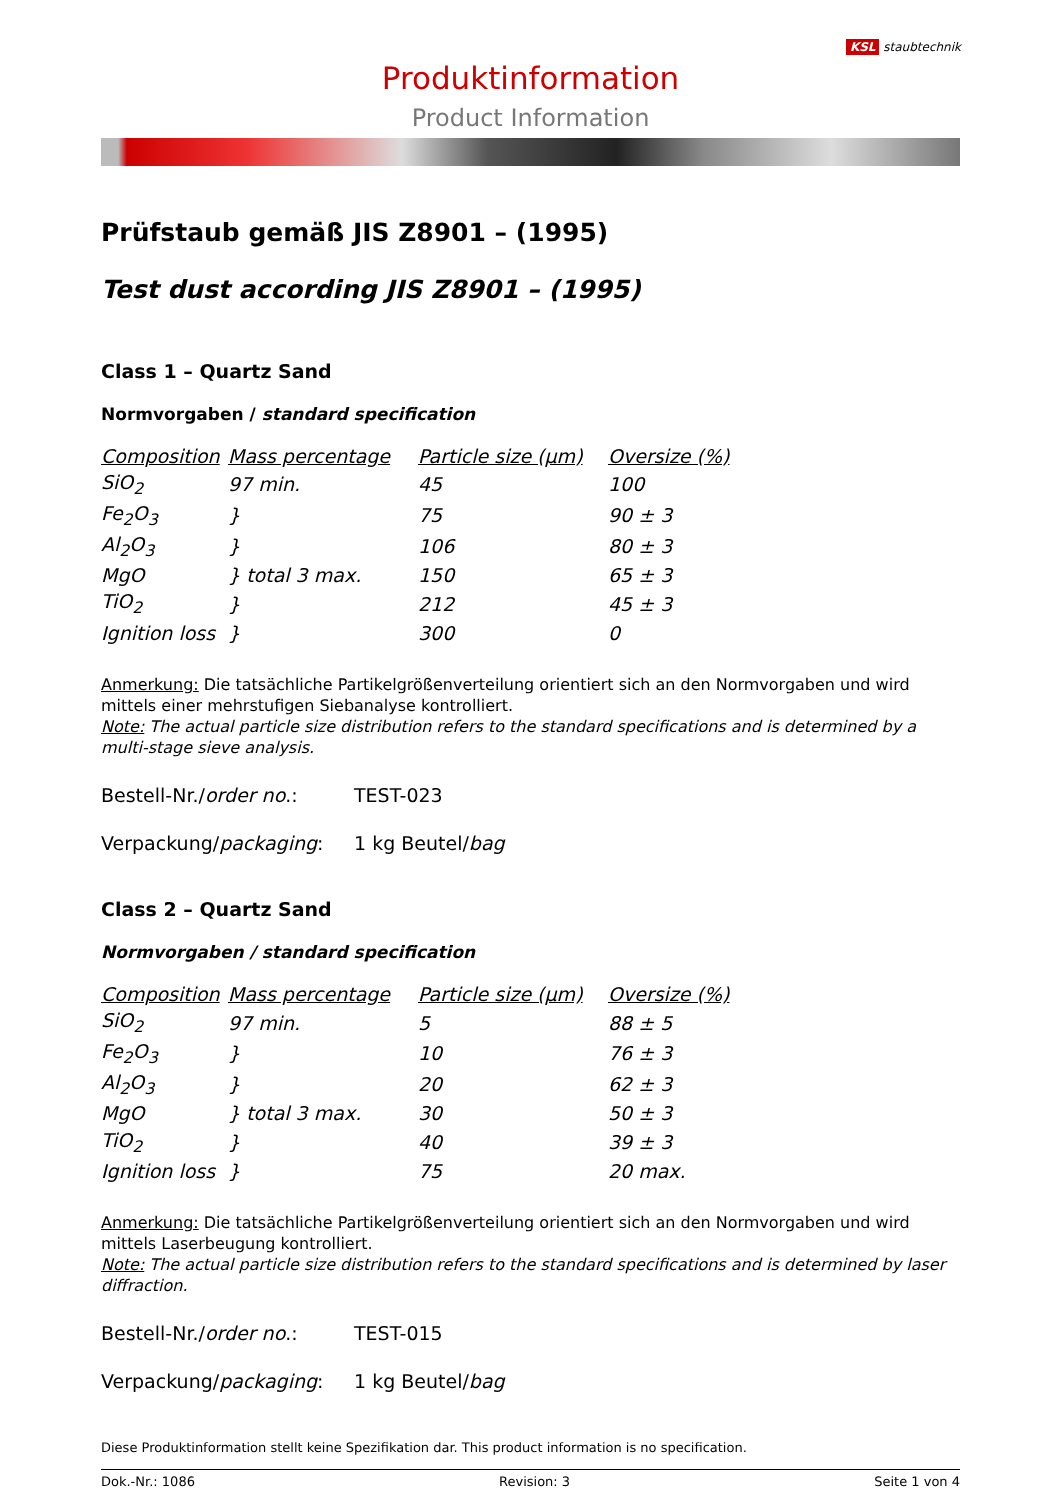Produktinformation
Product Information
KSL staubtechnik
Prüfstaub gemäß JIS Z8901 – (1995)
Test dust according JIS Z8901 – (1995)
Class 1 – Quartz Sand
Normvorgaben / standard specification
| Composition | Mass percentage | Particle size (µm) | Oversize (%) |
| --- | --- | --- | --- |
| SiO<sub>2</sub> | 97 min. | 45 | 100 |
| Fe<sub>2</sub>O<sub>3</sub> | } | 75 | 90 ± 3 |
| Al<sub>2</sub>O<sub>3</sub> | } | 106 | 80 ± 3 |
| MgO | } total 3 max. | 150 | 65 ± 3 |
| TiO<sub>2</sub> | } | 212 | 45 ± 3 |
| Ignition loss | } | 300 | 0 |
Anmerkung: Die tatsächliche Partikelgrößenverteilung orientiert sich an den Normvorgaben und wird mittels einer mehrstufigen Siebanalyse kontrolliert.
Note: The actual particle size distribution refers to the standard specifications and is determined by a multi-stage sieve analysis.
Bestell-Nr./order no.: TEST-023
Verpackung/packaging: 1 kg Beutel/bag
Class 2 – Quartz Sand
Normvorgaben / standard specification
| Composition | Mass percentage | Particle size (µm) | Oversize (%) |
| --- | --- | --- | --- |
| SiO<sub>2</sub> | 97 min. | 5 | 88 ± 5 |
| Fe<sub>2</sub>O<sub>3</sub> | } | 10 | 76 ± 3 |
| Al<sub>2</sub>O<sub>3</sub> | } | 20 | 62 ± 3 |
| MgO | } total 3 max. | 30 | 50 ± 3 |
| TiO<sub>2</sub> | } | 40 | 39 ± 3 |
| Ignition loss | } | 75 | 20 max. |
Anmerkung: Die tatsächliche Partikelgrößenverteilung orientiert sich an den Normvorgaben und wird mittels Laserbeugung kontrolliert.
Note: The actual particle size distribution refers to the standard specifications and is determined by laser diffraction.
Bestell-Nr./order no.: TEST-015
Verpackung/packaging: 1 kg Beutel/bag
Diese Produktinformation stellt keine Spezifikation dar. This product information is no specification.
Dok.-Nr.: 1086 Revision: 3 Seite 1 von 4